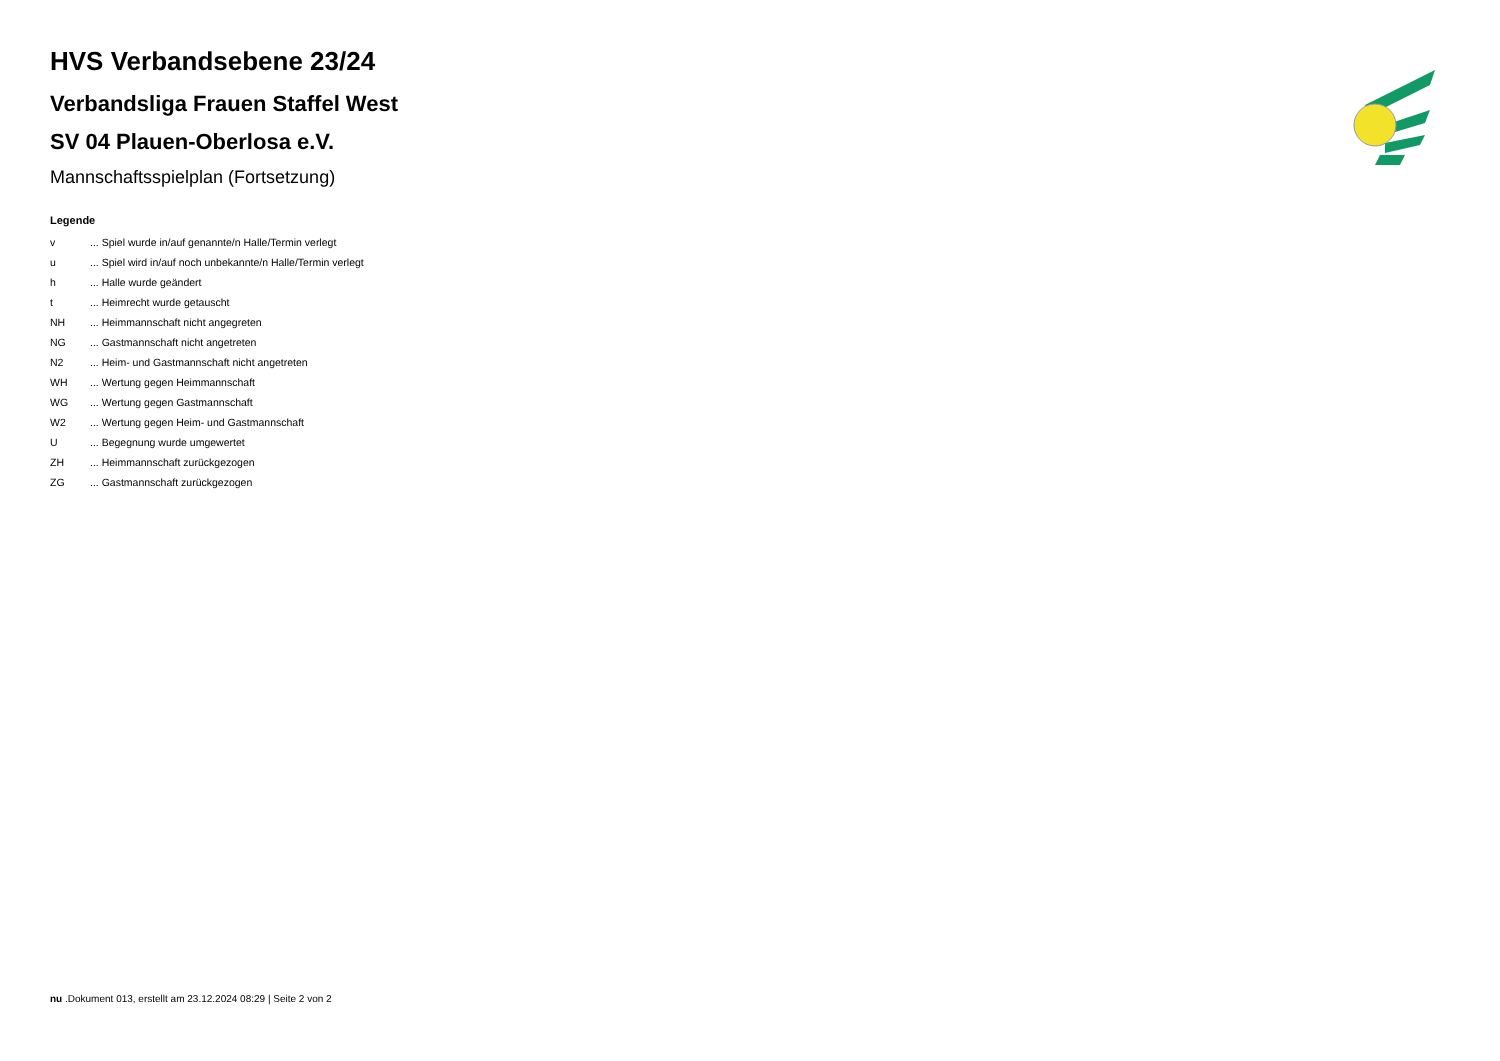HVS Verbandsebene 23/24
Verbandsliga Frauen Staffel West
SV 04 Plauen-Oberlosa e.V.
Mannschaftsspielplan (Fortsetzung)
Legende
| v | ... Spiel wurde in/auf genannte/n Halle/Termin verlegt |
| u | ... Spiel wird in/auf noch unbekannte/n Halle/Termin verlegt |
| h | ... Halle wurde geändert |
| t | ... Heimrecht wurde getauscht |
| NH | ... Heimmannschaft nicht angegreten |
| NG | ... Gastmannschaft nicht angetreten |
| N2 | ... Heim- und Gastmannschaft nicht angetreten |
| WH | ... Wertung gegen Heimmannschaft |
| WG | ... Wertung gegen Gastmannschaft |
| W2 | ... Wertung gegen Heim- und Gastmannschaft |
| U | ... Begegnung wurde umgewertet |
| ZH | ... Heimmannschaft zurückgezogen |
| ZG | ... Gastmannschaft zurückgezogen |
nu .Dokument 013, erstellt am 23.12.2024 08:29 | Seite 2 von 2